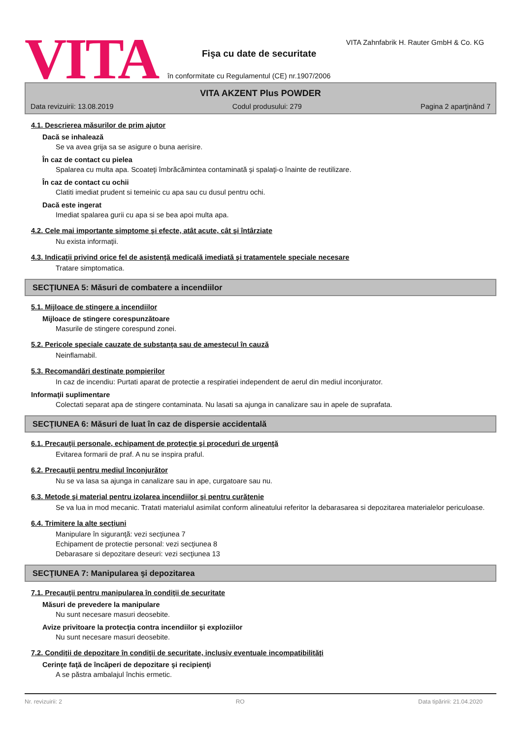VITA
VITA Zahnfabrik H. Rauter GmbH & Co. KG
Fişa cu date de securitate
în conformitate cu Regulamentul (CE) nr.1907/2006
VITA AKZENT Plus POWDER
Data revizuirii: 13.08.2019 Codul produsului: 279 Pagina 2 aparţinând 7
4.1. Descrierea măsurilor de prim ajutor
Dacă se inhalează
Se va avea grija sa se asigure o buna aerisire.
În caz de contact cu pielea
Spalarea cu multa apa. Scoateţi îmbrăcămintea contaminată şi spalaţi-o înainte de reutilizare.
În caz de contact cu ochii
Clatiti imediat prudent si temeinic cu apa sau cu dusul pentru ochi.
Dacă este ingerat
Imediat spalarea gurii cu apa si se bea apoi multa apa.
4.2. Cele mai importante simptome şi efecte, atât acute, cât şi întârziate
Nu exista informaţii.
4.3. Indicaţii privind orice fel de asistenţă medicală imediată şi tratamentele speciale necesare
Tratare simptomatica.
SECŢIUNEA 5: Măsuri de combatere a incendiilor
5.1. Mijloace de stingere a incendiilor
Mijloace de stingere corespunzătoare
Masurile de stingere corespund zonei.
5.2. Pericole speciale cauzate de substanţa sau de amestecul în cauză
Neinflamabil.
5.3. Recomandări destinate pompierilor
In caz de incendiu: Purtati aparat de protectie a respiratiei independent de aerul din mediul inconjurator.
Informaţii suplimentare
Colectati separat apa de stingere contaminata. Nu lasati sa ajunga in canalizare sau in apele de suprafata.
SECŢIUNEA 6: Măsuri de luat în caz de dispersie accidentală
6.1. Precauţii personale, echipament de protecţie şi proceduri de urgenţă
Evitarea formarii de praf. A nu se inspira praful.
6.2. Precauţii pentru mediul înconjurător
Nu se va lasa sa ajunga in canalizare sau in ape, curgatoare sau nu.
6.3. Metode şi material pentru izolarea incendiilor şi pentru curăţenie
Se va lua in mod mecanic. Tratati materialul asimilat conform alineatului referitor la debarasarea si depozitarea materialelor periculoase.
6.4. Trimitere la alte secţiuni
Manipulare în siguranţă: vezi secţiunea 7
Echipament de protectie personal: vezi secţiunea 8
Debarasare si depozitare deseuri: vezi secţiunea 13
SECŢIUNEA 7: Manipularea şi depozitarea
7.1. Precauţii pentru manipularea în condiţii de securitate
Măsuri de prevedere la manipulare
Nu sunt necesare masuri deosebite.
Avize privitoare la protecţia contra incendiilor şi exploziilor
Nu sunt necesare masuri deosebite.
7.2. Condiţii de depozitare în condiţii de securitate, inclusiv eventuale incompatibilităţi
Cerinţe faţă de încăperi de depozitare şi recipienţi
A se păstra ambalajul închis ermetic.
Nr. revizuirii: 2 RO Data tipăririi: 21.04.2020